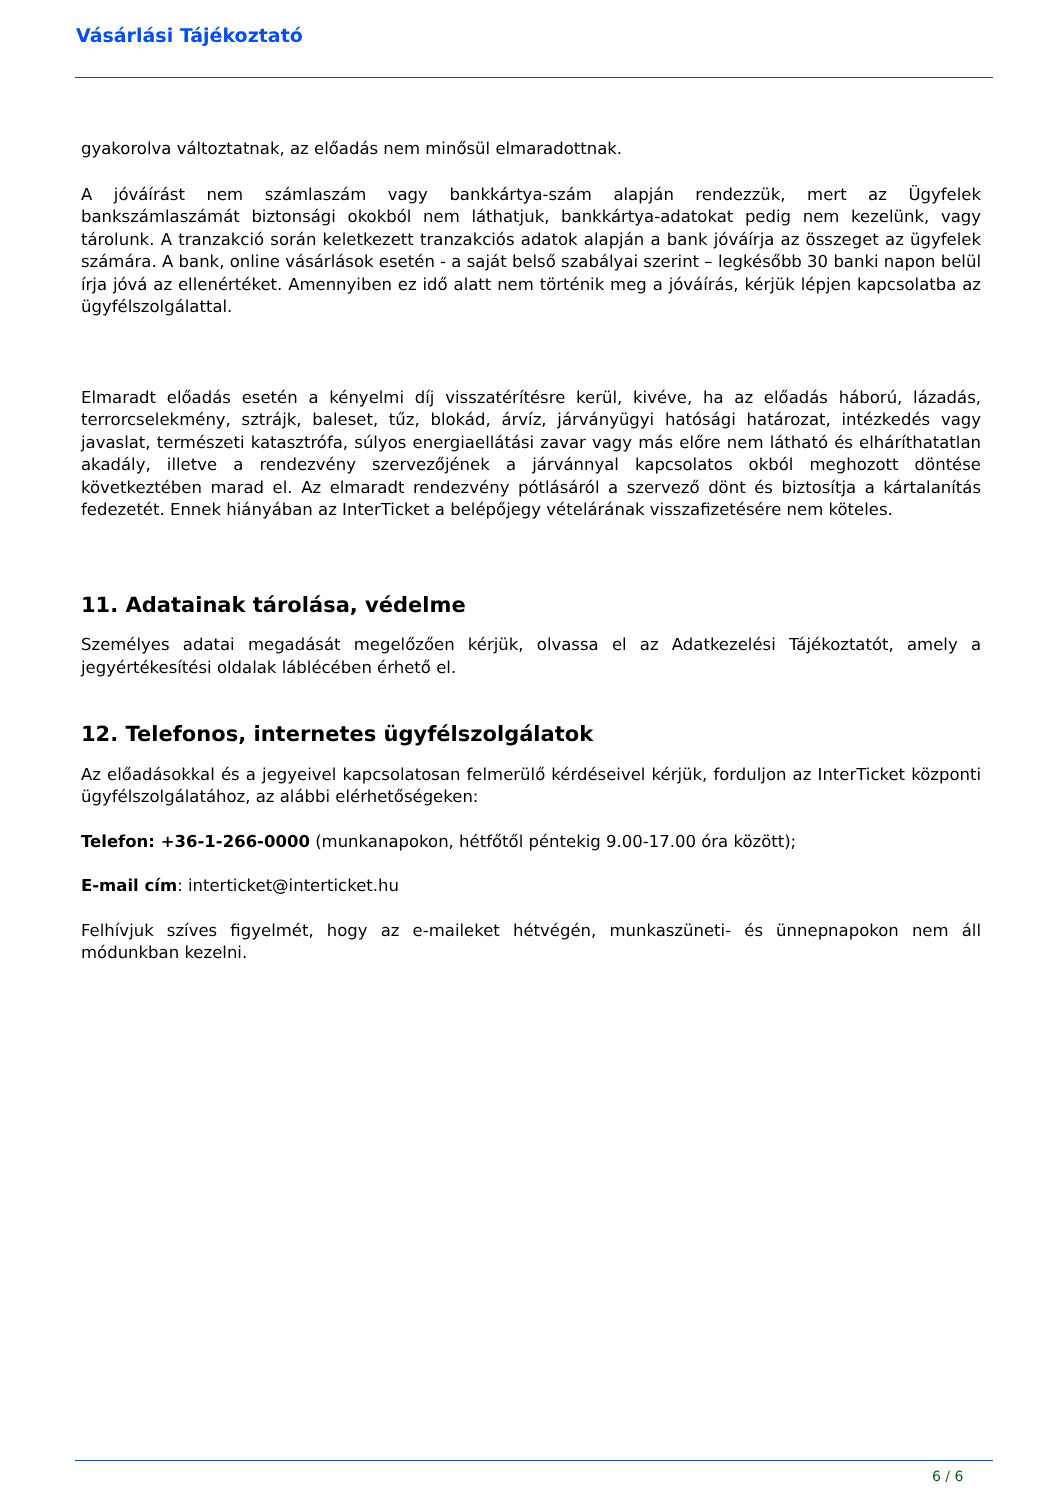Vásárlási Tájékoztató
gyakorolva változtatnak, az előadás nem minősül elmaradottnak.
A jóváírást nem számlaszám vagy bankkártya-szám alapján rendezzük, mert az Ügyfelek bankszámlaszámát biztonsági okokból nem láthatjuk, bankkártya-adatokat pedig nem kezelünk, vagy tárolunk. A tranzakció során keletkezett tranzakciós adatok alapján a bank jóváírja az összeget az ügyfelek számára. A bank, online vásárlások esetén - a saját belső szabályai szerint – legkésőbb 30 banki napon belül írja jóvá az ellenértéket. Amennyiben ez idő alatt nem történik meg a jóváírás, kérjük lépjen kapcsolatba az ügyfélszolgálattal.
Elmaradt előadás esetén a kényelmi díj visszatérítésre kerül, kivéve, ha az előadás háború, lázadás, terrorcselekmény, sztrájk, baleset, tűz, blokád, árvíz, járványügyi hatósági határozat, intézkedés vagy javaslat, természeti katasztrófa, súlyos energiaellátási zavar vagy más előre nem látható és elháríthatatlan akadály, illetve a rendezvény szervezőjének a járvánnyal kapcsolatos okból meghozott döntése következtében marad el. Az elmaradt rendezvény pótlásáról a szervező dönt és biztosítja a kártalanítás fedezetét. Ennek hiányában az InterTicket a belépőjegy vételárának visszafizetésére nem köteles.
11. Adatainak tárolása, védelme
Személyes adatai megadását megelőzően kérjük, olvassa el az Adatkezelési Tájékoztatót, amely a jegyértékesítési oldalak láblécében érhető el.
12. Telefonos, internetes ügyfélszolgálatok
Az előadásokkal és a jegyeivel kapcsolatosan felmerülő kérdéseivel kérjük, forduljon az InterTicket központi ügyfélszolgálatához, az alábbi elérhetőségeken:
Telefon: +36-1-266-0000 (munkanapokon, hétfőtől péntekig 9.00-17.00 óra között);
E-mail cím: interticket@interticket.hu
Felhívjuk szíves figyelmét, hogy az e-maileket hétvégén, munkaszüneti- és ünnepnapokon nem áll módunkban kezelni.
6 / 6